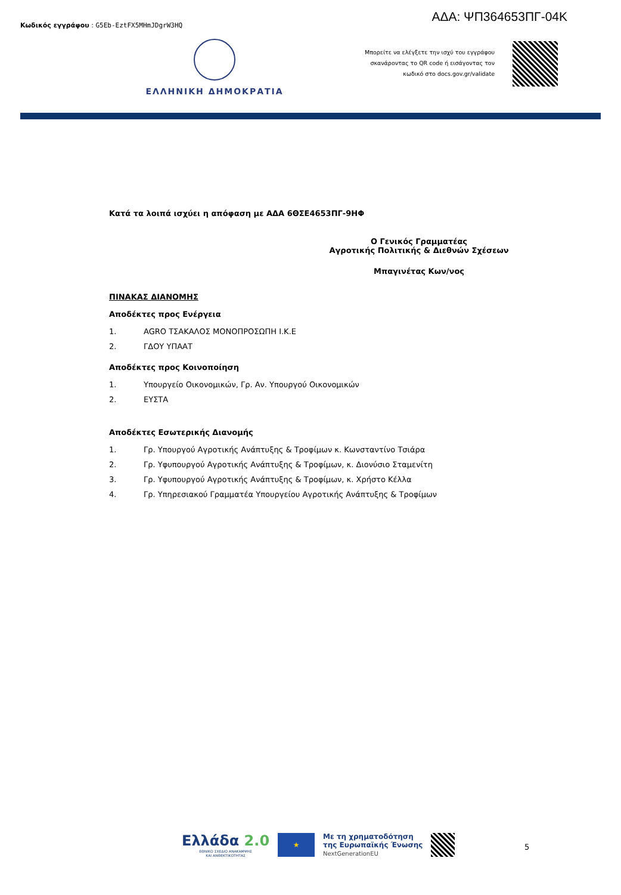Κωδικός εγγράφου : G5Eb-EztFX5MHmJDgrW3HQ
ΑΔΑ: ΨΠ364653ΠΓ-04Κ
ΕΛΛΗΝΙΚΗ ΔΗΜΟΚΡΑΤΙΑ
Μπορείτε να ελέγξετε την ισχύ του εγγράφου σκανάροντας το QR code ή εισάγοντας τον κωδικό στο docs.gov.gr/validate
Κατά τα λοιπά ισχύει η απόφαση με ΑΔΑ 6ΘΣΕ4653ΠΓ-9ΗΦ
Ο Γενικός Γραμματέας
Αγροτικής Πολιτικής & Διεθνών Σχέσεων
Μπαγινέτας Κων/νος
ΠΙΝΑΚΑΣ ΔΙΑΝΟΜΗΣ
Αποδέκτες προς Ενέργεια
1. AGRO ΤΣΑΚΑΛΟΣ ΜΟΝΟΠΡΟΣΩΠΗ Ι.Κ.Ε
2. ΓΔΟΥ ΥΠΑΑΤ
Αποδέκτες προς Κοινοποίηση
1. Υπουργείο Οικονομικών, Γρ. Αν. Υπουργού Οικονομικών
2. ΕΥΣΤΑ
Αποδέκτες Εσωτερικής Διανομής
1. Γρ. Υπουργού Αγροτικής Ανάπτυξης & Τροφίμων κ. Κωνσταντίνο Τσιάρα
2. Γρ. Υφυπουργού Αγροτικής Ανάπτυξης & Τροφίμων, κ. Διονύσιο Σταμενίτη
3. Γρ. Υφυπουργού Αγροτικής Ανάπτυξης & Τροφίμων, κ. Χρήστο Κέλλα
4. Γρ. Υπηρεσιακού Γραμματέα Υπουργείου Αγροτικής Ανάπτυξης & Τροφίμων
Ελλάδα 2.0
ΕΘΝΙΚΟ ΣΧΕΔΙΟ ΑΝΑΚΑΜΨΗΣ
ΚΑΙ ΑΝΘΕΚΤΙΚΟΤΗΤΑΣ
★
Με τη χρηματοδότηση
της Ευρωπαϊκής Ένωσης
NextGenerationEU
5